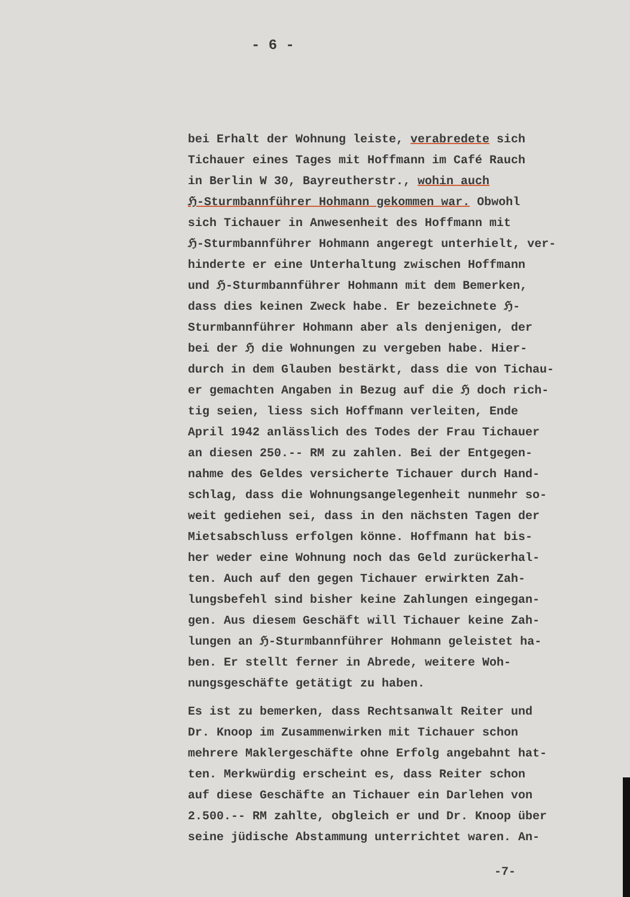- 6 -
bei Erhalt der Wohnung leiste, verabredete sich
Tichauer eines Tages mit Hoffmann im Café Rauch
in Berlin W 30, Bayreutherstr., wohin auch
ℌ-Sturmbannführer Hohmann gekommen war. Obwohl
sich Tichauer in Anwesenheit des Hoffmann mit
ℌ-Sturmbannführer Hohmann angeregt unterhielt, ver-
hinderte er eine Unterhaltung zwischen Hoffmann
und ℌ-Sturmbannführer Hohmann mit dem Bemerken,
dass dies keinen Zweck habe. Er bezeichnete ℌ-
Sturmbannführer Hohmann aber als denjenigen, der
bei der ℌ die Wohnungen zu vergeben habe. Hier-
durch in dem Glauben bestärkt, dass die von Tichau-
er gemachten Angaben in Bezug auf die ℌ doch rich-
tig seien, liess sich Hoffmann verleiten, Ende
April 1942 anlässlich des Todes der Frau Tichauer
an diesen 250.-- RM zu zahlen. Bei der Entgegen-
nahme des Geldes versicherte Tichauer durch Hand-
schlag, dass die Wohnungsangelegenheit nunmehr so-
weit gediehen sei, dass in den nächsten Tagen der
Mietsabschluss erfolgen könne. Hoffmann hat bis-
her weder eine Wohnung noch das Geld zurückerhal-
ten. Auch auf den gegen Tichauer erwirkten Zah-
lungsbefehl sind bisher keine Zahlungen eingegan-
gen. Aus diesem Geschäft will Tichauer keine Zah-
lungen an ℌ-Sturmbannführer Hohmann geleistet ha-
ben. Er stellt ferner in Abrede, weitere Woh-
nungsgeschäfte getätigt zu haben.
Es ist zu bemerken, dass Rechtsanwalt Reiter und
Dr. Knoop im Zusammenwirken mit Tichauer schon
mehrere Maklergeschäfte ohne Erfolg angebahnt hat-
ten. Merkwürdig erscheint es, dass Reiter schon
auf diese Geschäfte an Tichauer ein Darlehen von
2.500.-- RM zahlte, obgleich er und Dr. Knoop über
seine jüdische Abstammung unterrichtet waren. An-
-7-